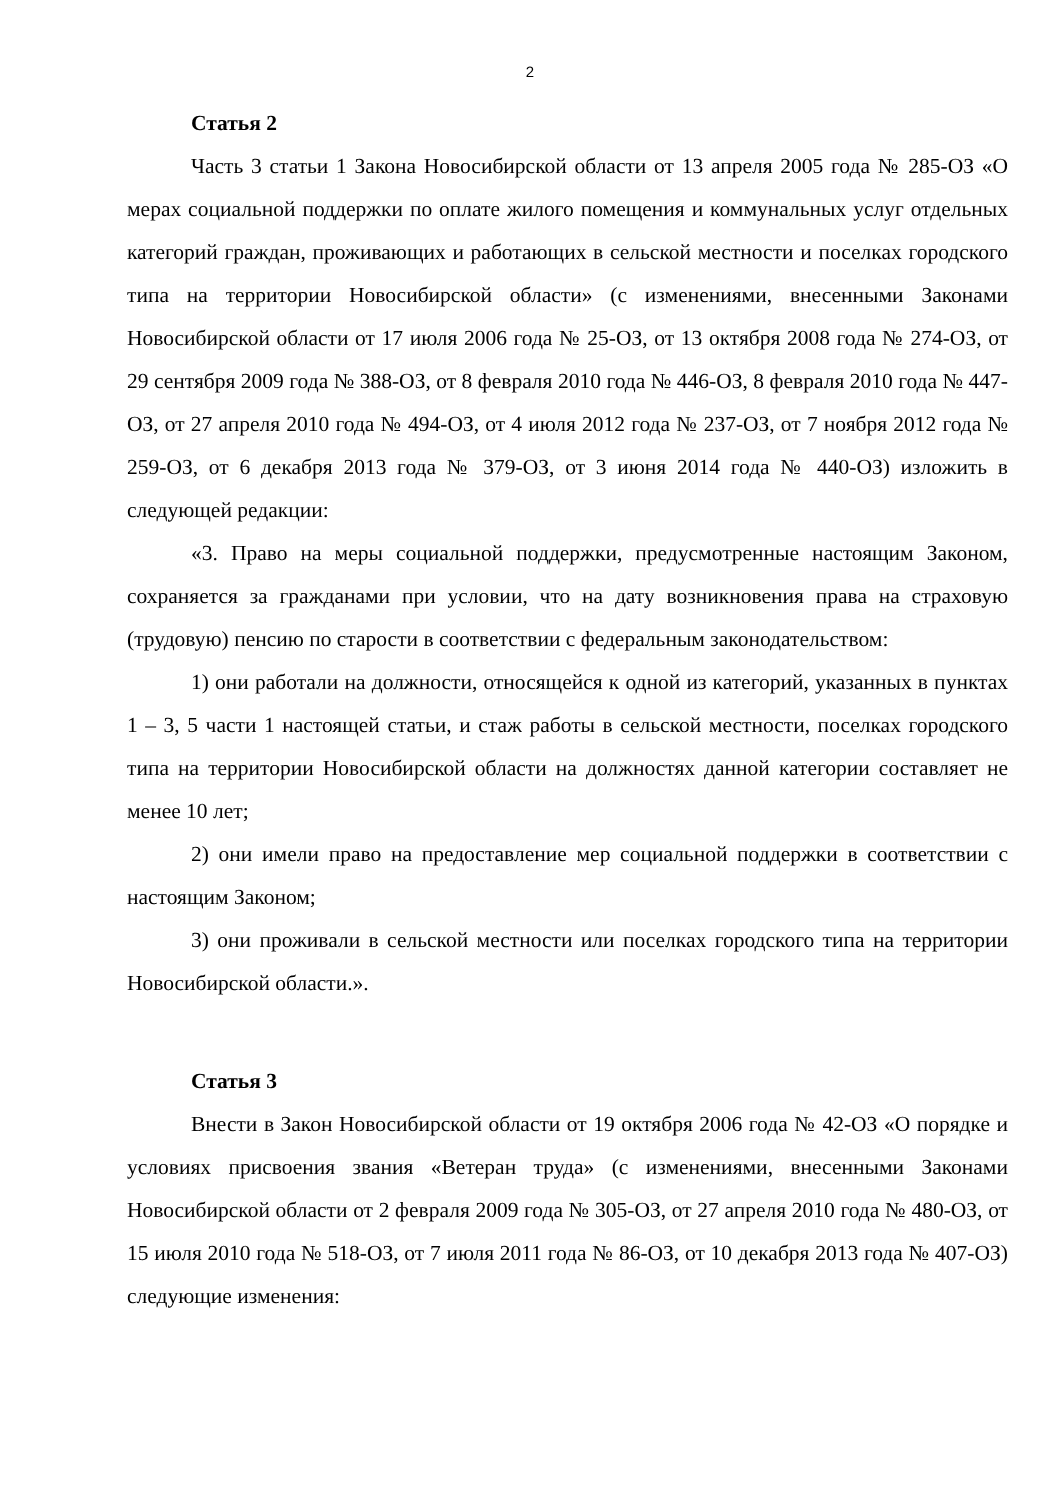2
Статья 2
Часть 3 статьи 1 Закона Новосибирской области от 13 апреля 2005 года № 285-ОЗ «О мерах социальной поддержки по оплате жилого помещения и коммунальных услуг отдельных категорий граждан, проживающих и работающих в сельской местности и поселках городского типа на территории Новосибирской области» (с изменениями, внесенными Законами Новосибирской области от 17 июля 2006 года № 25-ОЗ, от 13 октября 2008 года № 274-ОЗ, от 29 сентября 2009 года № 388-ОЗ, от 8 февраля 2010 года № 446-ОЗ, 8 февраля 2010 года № 447-ОЗ, от 27 апреля 2010 года № 494-ОЗ, от 4 июля 2012 года № 237-ОЗ, от 7 ноября 2012 года № 259-ОЗ, от 6 декабря 2013 года № 379-ОЗ, от 3 июня 2014 года № 440-ОЗ) изложить в следующей редакции:
«3. Право на меры социальной поддержки, предусмотренные настоящим Законом, сохраняется за гражданами при условии, что на дату возникновения права на страховую (трудовую) пенсию по старости в соответствии с федеральным законодательством:
1) они работали на должности, относящейся к одной из категорий, указанных в пунктах 1 – 3, 5 части 1 настоящей статьи, и стаж работы в сельской местности, поселках городского типа на территории Новосибирской области на должностях данной категории составляет не менее 10 лет;
2) они имели право на предоставление мер социальной поддержки в соответствии с настоящим Законом;
3) они проживали в сельской местности или поселках городского типа на территории Новосибирской области.».
Статья 3
Внести в Закон Новосибирской области от 19 октября 2006 года № 42-ОЗ «О порядке и условиях присвоения звания «Ветеран труда» (с изменениями, внесенными Законами Новосибирской области от 2 февраля 2009 года № 305-ОЗ, от 27 апреля 2010 года № 480-ОЗ, от 15 июля 2010 года № 518-ОЗ, от 7 июля 2011 года № 86-ОЗ, от 10 декабря 2013 года № 407-ОЗ) следующие изменения: